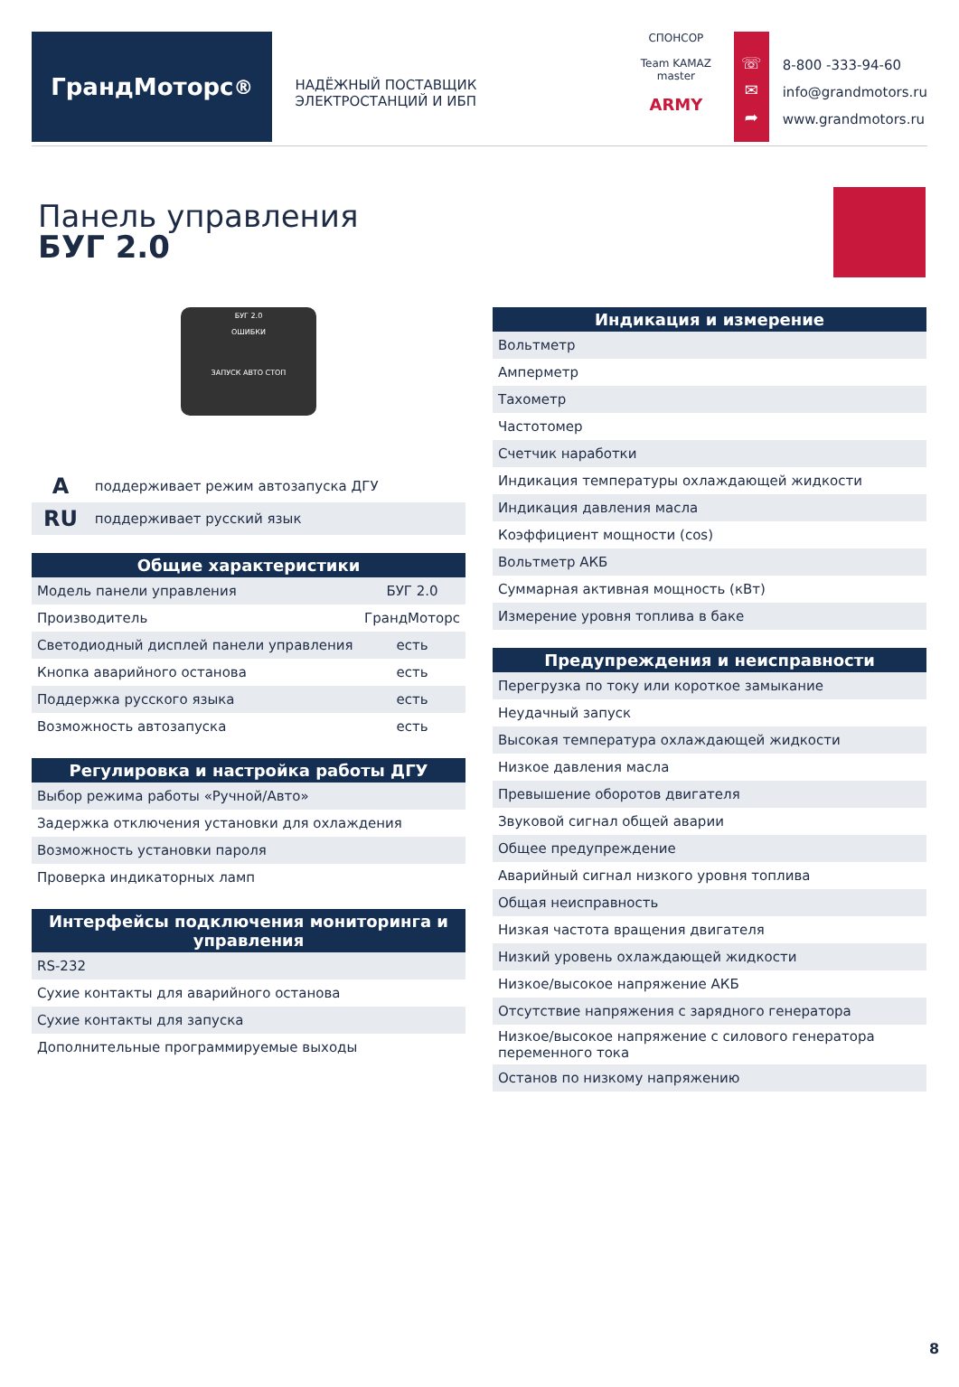ГрандМоторс<sup>®</sup>
НАДЁЖНЫЙ ПОСТАВЩИК ЭЛЕКТРОСТАНЦИЙ И ИБП
СПОНСОР
Team KAMAZ master
ARMY
☏
✉
➦
8-800 -333-94-60
info@grandmotors.ru
www.grandmotors.ru
Панель управления
БУГ 2.0
БУГ 2.0
ОШИБКИ
ЗАПУСК АВТО СТОП
| A | поддерживает режим автозапуска ДГУ |
| RU | поддерживает русский язык |
| Общие характеристики | |
| --- | --- |
| Модель панели управления | БУГ 2.0 |
| Производитель | ГрандМоторс |
| Светодиодный дисплей панели управления | есть |
| Кнопка аварийного останова | есть |
| Поддержка русского языка | есть |
| Возможность автозапуска | есть |
| Регулировка и настройка работы ДГУ |
| --- |
| Выбор режима работы «Ручной/Авто» |
| Задержка отключения установки для охлаждения |
| Возможность установки пароля |
| Проверка индикаторных ламп |
| Интерфейсы подключения мониторинга и управления |
| --- |
| RS-232 |
| Сухие контакты для аварийного останова |
| Сухие контакты для запуска |
| Дополнительные программируемые выходы |
| Индикация и измерение |
| --- |
| Вольтметр |
| Амперметр |
| Тахометр |
| Частотомер |
| Счетчик наработки |
| Индикация температуры охлаждающей жидкости |
| Индикация давления масла |
| Коэффициент мощности (cos) |
| Вольтметр АКБ |
| Суммарная активная мощность (кВт) |
| Измерение уровня топлива в баке |
| Предупреждения и неисправности |
| --- |
| Перегрузка по току или короткое замыкание |
| Неудачный запуск |
| Высокая температура охлаждающей жидкости |
| Низкое давления масла |
| Превышение оборотов двигателя |
| Звуковой сигнал общей аварии |
| Общее предупреждение |
| Аварийный сигнал низкого уровня топлива |
| Общая неисправность |
| Низкая частота вращения двигателя |
| Низкий уровень охлаждающей жидкости |
| Низкое/высокое напряжение АКБ |
| Отсутствие напряжения с зарядного генератора |
| Низкое/высокое напряжение с силового генератора переменного тока |
| Останов по низкому напряжению |
8